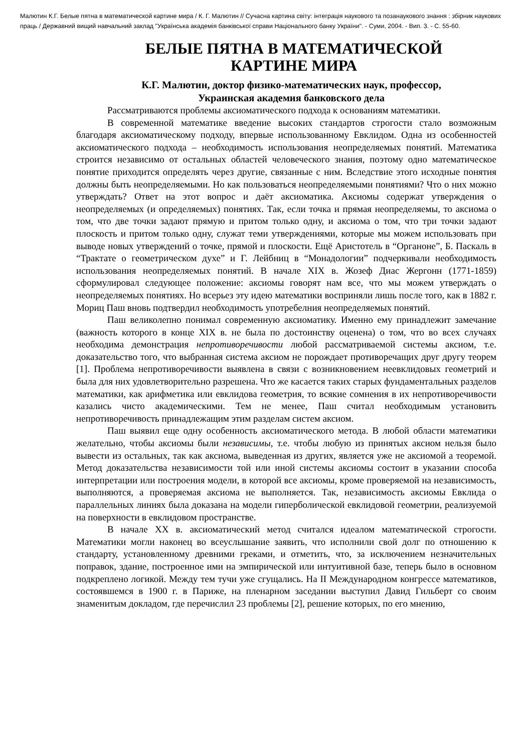Малютин К.Г. Белые пятна в математической картине мира / К. Г. Малютин // Сучасна картина світу: інтеграція наукового та позанаукового знання : збірник наукових праць / Державний вищий навчальний заклад "Українська академія банківської справи Національного банку України". - Суми, 2004. - Вип. 3. - С. 55-60.
БЕЛЫЕ ПЯТНА В МАТЕМАТИЧЕСКОЙ
КАРТИНЕ МИРА
К.Г. Малютин, доктор физико-математических наук, профессор,
Украинская академия банковского дела
Рассматриваются проблемы аксиоматического подхода к основаниям математики.
В современной математике введение высоких стандартов строгости стало возможным благодаря аксиоматическому подходу, впервые использованному Евклидом. Одна из особенностей аксиоматического подхода – необходимость использования неопределяемых понятий. Математика строится независимо от остальных областей человеческого знания, поэтому одно математическое понятие приходится определять через другие, связанные с ним. Вследствие этого исходные понятия должны быть неопределяемыми. Но как пользоваться неопределяемыми понятиями? Что о них можно утверждать? Ответ на этот вопрос и даёт аксиоматика. Аксиомы содержат утверждения о неопределяемых (и определяемых) понятиях. Так, если точка и прямая неопределяемы, то аксиома о том, что две точки задают прямую и притом только одну, и аксиома о том, что три точки задают плоскость и притом только одну, служат теми утверждениями, которые мы можем использовать при выводе новых утверждений о точке, прямой и плоскости. Ещё Аристотель в “Органоне”, Б. Паскаль в “Трактате о геометрическом духе” и Г. Лейбниц в “Монадологии” подчеркивали необходимость использования неопределяемых понятий. В начале XIX в. Жозеф Диас Жергонн (1771-1859) сформулировал следующее положение: аксиомы говорят нам все, что мы можем утверждать о неопределяемых понятиях. Но всерьез эту идею математики восприняли лишь после того, как в 1882 г. Мориц Паш вновь подтвердил необходимость употребелния неопределяемых понятий.
Паш великолепно понимал современную аксиоматику. Именно ему принадлежит замечание (важность которого в конце XIX в. не была по достоинству оценена) о том, что во всех случаях необходима демонстрация непротиворечивости любой рассматриваемой системы аксиом, т.е. доказательство того, что выбранная система аксиом не порождает противоречащих друг другу теорем [1]. Проблема непротиворечивости выявлена в связи с возникновением неевклидовых геометрий и была для них удовлетворительно разрешена. Что же касается таких старых фундаментальных разделов математики, как арифметика или евклидова геометрия, то всякие сомнения в их непротиворечивости казались чисто академическими. Тем не менее, Паш считал необходимым установить непротиворечивость принадлежащим этим разделам систем аксиом.
Паш выявил еще одну особенность аксиоматического метода. В любой области математики желательно, чтобы аксиомы были независимы, т.е. чтобы любую из принятых аксиом нельзя было вывести из остальных, так как аксиома, выведенная из других, является уже не аксиомой а теоремой. Метод доказательства независимости той или иной системы аксиомы состоит в указании способа интерпретации или построения модели, в которой все аксиомы, кроме проверяемой на независимость, выполняются, а проверяемая аксиома не выполняется. Так, независимость аксиомы Евклида о параллельных линиях была доказана на модели гиперболической евклидовой геометрии, реализуемой на поверхности в евклидовом пространстве.
В начале XX в. аксиоматический метод считался идеалом математической строгости. Математики могли наконец во всеуслышание заявить, что исполнили свой долг по отношению к стандарту, установленному древними греками, и отметить, что, за исключением незначительных поправок, здание, построенное ими на эмпирической или интуитивной базе, теперь было в основном подкреплено логикой. Между тем тучи уже сгущались. На II Международном конгрессе математиков, состоявшемся в 1900 г. в Париже, на пленарном заседании выступил Давид Гильберт со своим знаменитым докладом, где перечислил 23 проблемы [2], решение которых, по его мнению,